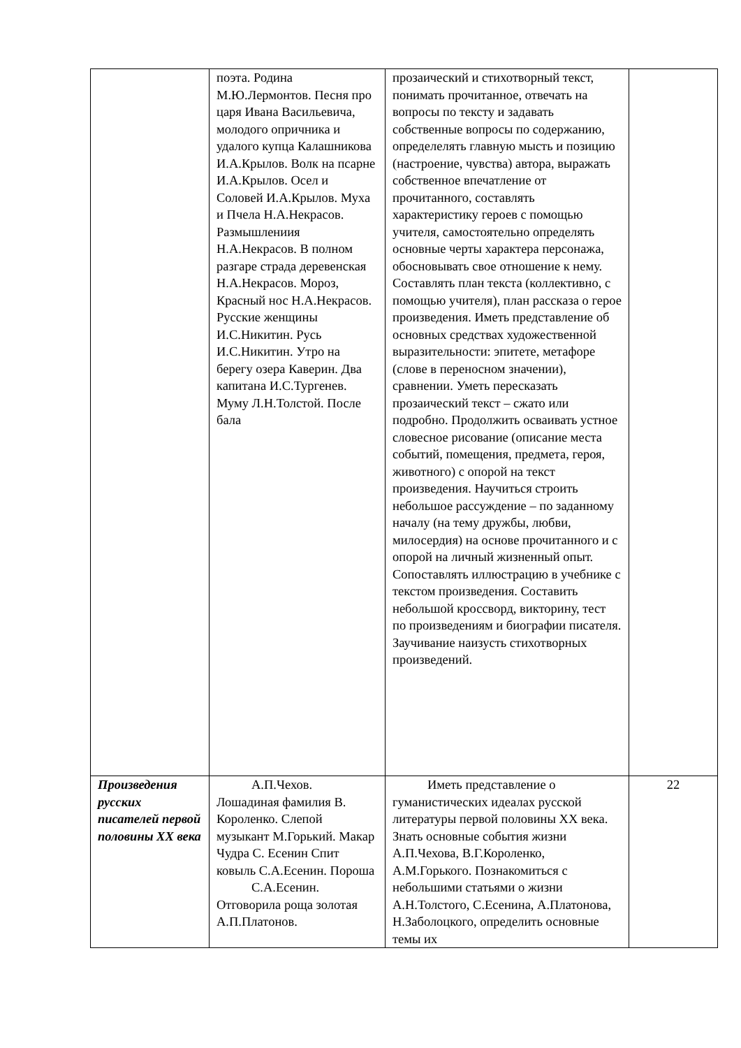| | поэта. Родина М.Ю.Лермонтов. Песня про царя Ивана Васильевича, молодого опричника и удалого купца Калашникова И.А.Крылов. Волк на псарне И.А.Крылов. Осел и Соловей И.А.Крылов. Муха и Пчела Н.А.Некрасов. Размышлениия Н.А.Некрасов. В полном разгаре страда деревенская Н.А.Некрасов. Мороз, Красный нос Н.А.Некрасов. Русские женщины И.С.Никитин. Русь И.С.Никитин. Утро на берегу озера Каверин. Два капитана И.С.Тургенев. Муму Л.Н.Толстой. После бала | прозаический и стихотворный текст, понимать прочитанное, отвечать на вопросы по тексту и задавать собственные вопросы по содержанию, определелять главную мысть и позицию (настроение, чувства) автора, выражать собственное впечатление от прочитанного, составлять характеристику героев с помощью учителя, самостоятельно определять основные черты характера персонажа, обосновывать свое отношение к нему. Составлять план текста (коллективно, с помощью учителя), план рассказа о герое произведения. Иметь представление об основных средствах художественной выразительности: эпитете, метафоре (слове в переносном значении), сравнении. Уметь пересказать прозаический текст – сжато или подробно. Продолжить осваивать устное словесное рисование (описание места событий, помещения, предмета, героя, животного) с опорой на текст произведения. Научиться строить небольшое рассуждение – по заданному началу (на тему дружбы, любви, милосердия) на основе прочитанного и с опорой на личный жизненный опыт. Сопоставлять иллюстрацию в учебнике с текстом произведения. Составить небольшой кроссворд, викторину, тест по произведениям и биографии писателя. Заучивание наизусть стихотворных произведений. | |
| Произведения русских писателей первой половины XX века | А.П.Чехов. Лошадиная фамилия В. Короленко. Слепой музыкант М.Горький. Макар Чудра С. Есенин Спит ковыль С.А.Есенин. Пороша С.А.Есенин. Отговорила роща золотая А.П.Платонов. | Иметь представление о гуманистических идеалах русской литературы первой половины XX века. Знать основные события жизни А.П.Чехова, В.Г.Короленко, А.М.Горького. Познакомиться с небольшими статьями о жизни А.Н.Толстого, С.Есенина, А.Платонова, Н.Заболоцкого, определить основные темы их | 22 |